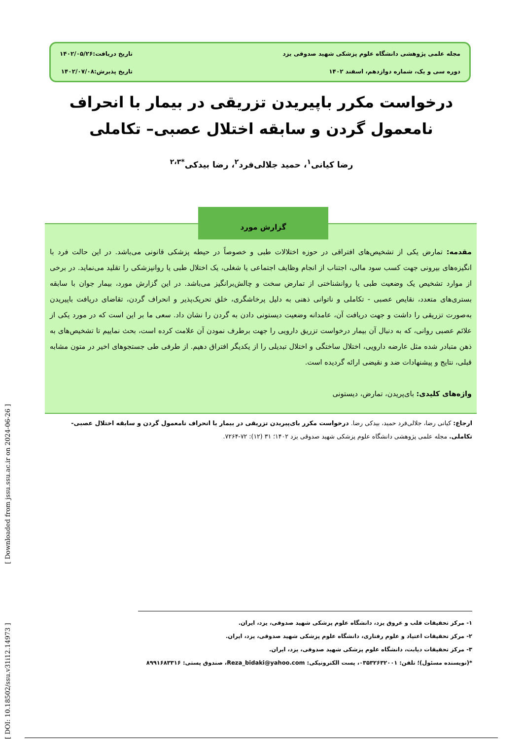مجله علمی پژوهشی دانشگاه علوم پزشکی شهید صدوقی یزد
دوره سی و یک، شماره دوازدهم، اسفند ۱۴۰۲
تاریخ دریافت:۱۴۰۲/۰۵/۲۶
تاریخ پذیرش:۱۴۰۲/۰۷/۰۸
درخواست مکرر باپیریدن تزریقی در بیمار با انحراف نامعمول گردن و سابقه اختلال عصبی– تکاملی
رضا کیانی<sup>۱</sup>، حمید جلالی‌فرد<sup>۲</sup>، رضا بیدکی<sup>*۲،۳</sup>
مقدمه: تمارض یکی از تشخیص‌های افتراقی در حوزه اختلالات طبی و خصوصاً در حیطه پزشکی قانونی می‌باشد. در این حالت فرد با انگیزه‌های بیرونی جهت کسب سود مالی، اجتناب از انجام وظایف اجتماعی یا شغلی، یک اختلال طبی یا روانپزشکی را تقلید می‌نماید. در برخی از موارد تشخیص یک وضعیت طبی یا روانشناختی از تمارض سخت و چالش‌برانگیز می‌باشد. در این گزارش مورد، بیمار جوان با سابقه بستری‌های متعدد، نقایص عصبی - تکاملی و ناتوانی ذهنی به دلیل پرخاشگری، خلق تحریک‌پذیر و انحراف گردن، تقاضای دریافت باپیریدن به‌صورت تزریقی را داشت و جهت دریافت آن، عامدانه وضعیت دیستونی دادن به گردن را نشان داد. سعی ما بر این است که در مورد یکی از علائم عصبی روانی، که به دنبال آن بیمار درخواست تزریق دارویی را جهت برطرف نمودن آن علامت کرده است، بحث نماییم تا تشخیص‌های به ذهن متبادر شده مثل عارضه دارویی، اختلال ساختگی و اختلال تبدیلی را از یکدیگر افتراق دهیم. از طرفی طی جستجوهای اخیر در متون مشابه قبلی، نتایج و پیشنهادات ضد و نقیضی ارائه گردیده است.
واژه‌های کلیدی: بای‌پریدن، تمارض، دیستونی
گزارش مورد
ارجاع: کیانی رضا، جلالی‌فرد حمید، بیدکی رضا. درخواست مکرر بای‌پیریدن تزریقی در بیمار با انحراف نامعمول گردن و سابقه اختلال عصبی- تکاملی. مجله علمی پژوهشی دانشگاه علوم پزشکی شهید صدوقی یزد ۱۴۰۲؛ ۳۱ (۱۲): ۷۲-۷۲۶۴.
۱- مرکز تحقیقات قلب و عروق یزد، دانشگاه علوم پزشکی شهید صدوقی، یزد، ایران.
۲- مرکز تحقیقات اعتیاد و علوم رفتاری، دانشگاه علوم پزشکی شهید صدوقی، یزد، ایران.
۳- مرکز تحقیقات دیابت، دانشگاه علوم پزشکی شهید صدوقی، یزد، ایران.
*(نویسنده مسئول)؛ تلفن: ۰۳۵۳۲۶۳۲۰۰۱، پست الکترونیکی: Reza_bidaki@yahoo.com، صندوق پستی: ۸۹۹۱۶۸۳۳۱۶
[ DOI: 10.18502/ssu.v31i12.14973 ] [ Downloaded from jssu.ssu.ac.ir on 2024-06-26 ]